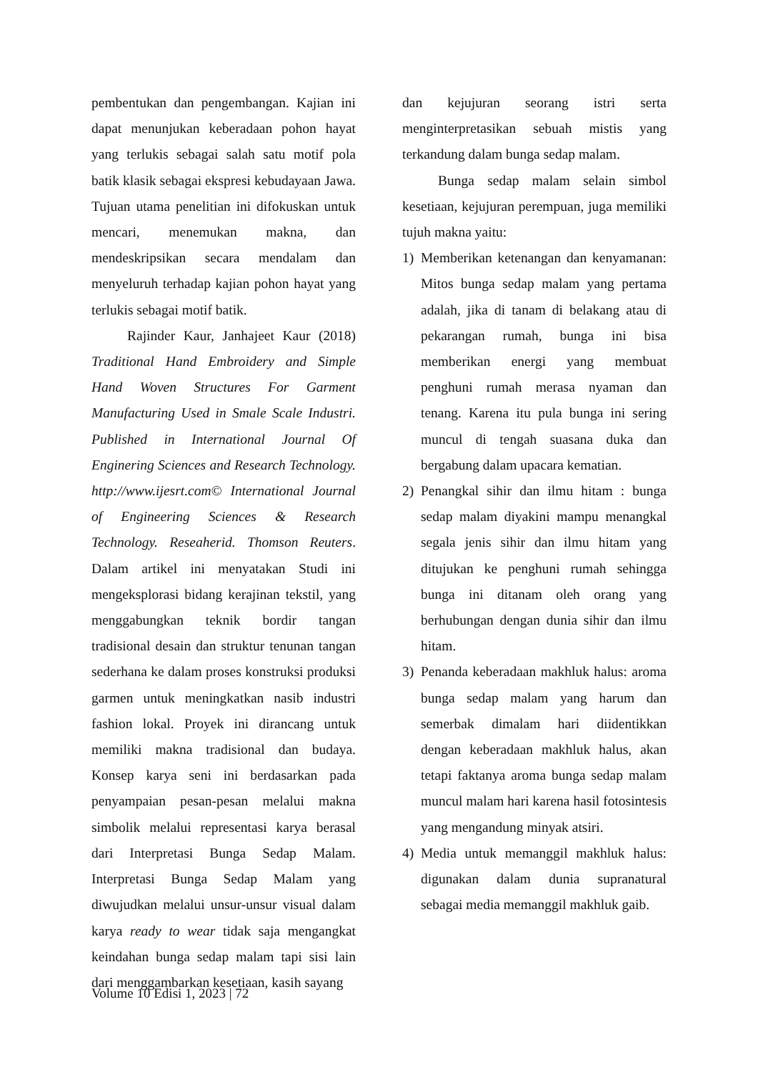pembentukan dan pengembangan. Kajian ini dapat menunjukan keberadaan pohon hayat yang terlukis sebagai salah satu motif pola batik klasik sebagai ekspresi kebudayaan Jawa. Tujuan utama penelitian ini difokuskan untuk mencari, menemukan makna, dan mendeskripsikan secara mendalam dan menyeluruh terhadap kajian pohon hayat yang terlukis sebagai motif batik.
Rajinder Kaur, Janhajeet Kaur (2018) Traditional Hand Embroidery and Simple Hand Woven Structures For Garment Manufacturing Used in Smale Scale Industri. Published in International Journal Of Enginering Sciences and Research Technology. http://www.ijesrt.com© International Journal of Engineering Sciences & Research Technology. Reseaherid. Thomson Reuters. Dalam artikel ini menyatakan Studi ini mengeksplorasi bidang kerajinan tekstil, yang menggabungkan teknik bordir tangan tradisional desain dan struktur tenunan tangan sederhana ke dalam proses konstruksi produksi garmen untuk meningkatkan nasib industri fashion lokal. Proyek ini dirancang untuk memiliki makna tradisional dan budaya. Konsep karya seni ini berdasarkan pada penyampaian pesan-pesan melalui makna simbolik melalui representasi karya berasal dari Interpretasi Bunga Sedap Malam. Interpretasi Bunga Sedap Malam yang diwujudkan melalui unsur-unsur visual dalam karya ready to wear tidak saja mengangkat keindahan bunga sedap malam tapi sisi lain dari menggambarkan kesetiaan, kasih sayang
dan kejujuran seorang istri serta menginterpretasikan sebuah mistis yang terkandung dalam bunga sedap malam.
Bunga sedap malam selain simbol kesetiaan, kejujuran perempuan, juga memiliki tujuh makna yaitu:
1) Memberikan ketenangan dan kenyamanan: Mitos bunga sedap malam yang pertama adalah, jika di tanam di belakang atau di pekarangan rumah, bunga ini bisa memberikan energi yang membuat penghuni rumah merasa nyaman dan tenang. Karena itu pula bunga ini sering muncul di tengah suasana duka dan bergabung dalam upacara kematian.
2) Penangkal sihir dan ilmu hitam : bunga sedap malam diyakini mampu menangkal segala jenis sihir dan ilmu hitam yang ditujukan ke penghuni rumah sehingga bunga ini ditanam oleh orang yang berhubungan dengan dunia sihir dan ilmu hitam.
3) Penanda keberadaan makhluk halus: aroma bunga sedap malam yang harum dan semerbak dimalam hari diidentikkan dengan keberadaan makhluk halus, akan tetapi faktanya aroma bunga sedap malam muncul malam hari karena hasil fotosintesis yang mengandung minyak atsiri.
4) Media untuk memanggil makhluk halus: digunakan dalam dunia supranatural sebagai media memanggil makhluk gaib.
Volume 10 Edisi 1, 2023 | 72